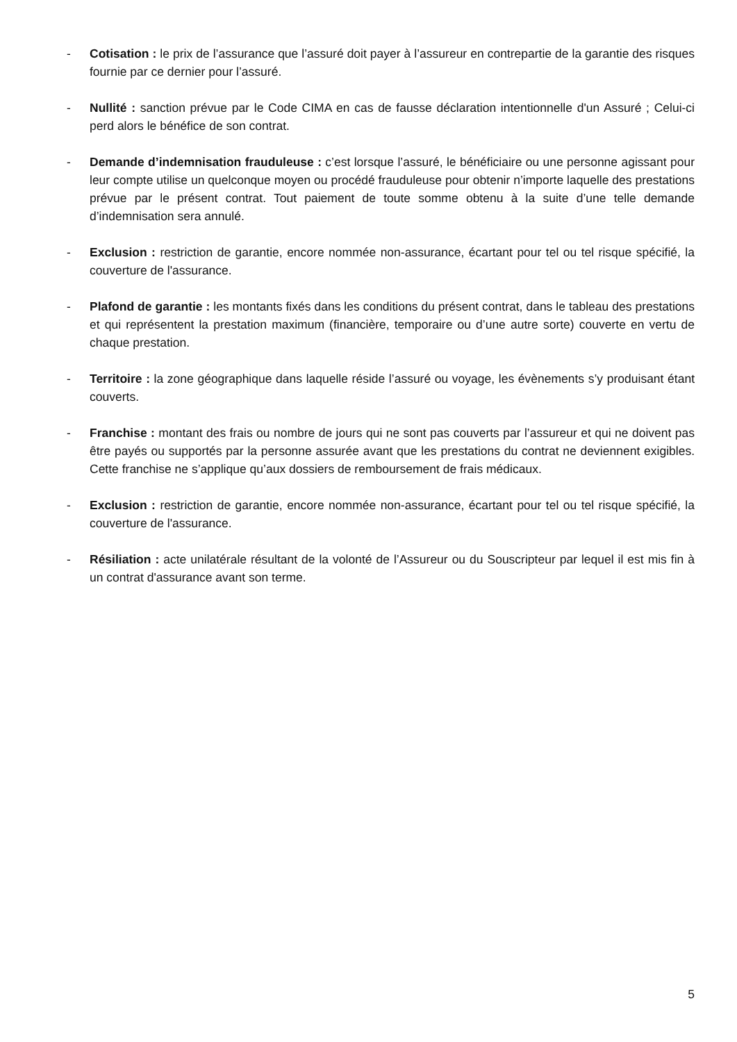- Cotisation : le prix de l’assurance que l’assuré doit payer à l’assureur en contrepartie de la garantie des risques fournie par ce dernier pour l’assuré.
- Nullité : sanction prévue par le Code CIMA en cas de fausse déclaration intentionnelle d'un Assuré ; Celui-ci perd alors le bénéfice de son contrat.
- Demande d’indemnisation frauduleuse : c’est lorsque l’assuré, le bénéficiaire ou une personne agissant pour leur compte utilise un quelconque moyen ou procédé frauduleuse pour obtenir n’importe laquelle des prestations prévue par le présent contrat. Tout paiement de toute somme obtenu à la suite d’une telle demande d’indemnisation sera annulé.
- Exclusion : restriction de garantie, encore nommée non-assurance, écartant pour tel ou tel risque spécifié, la couverture de l'assurance.
- Plafond de garantie : les montants fixés dans les conditions du présent contrat, dans le tableau des prestations et qui représentent la prestation maximum (financière, temporaire ou d’une autre sorte) couverte en vertu de chaque prestation.
- Territoire : la zone géographique dans laquelle réside l’assuré ou voyage, les évènements s’y produisant étant couverts.
- Franchise : montant des frais ou nombre de jours qui ne sont pas couverts par l’assureur et qui ne doivent pas être payés ou supportés par la personne assurée avant que les prestations du contrat ne deviennent exigibles. Cette franchise ne s’applique qu’aux dossiers de remboursement de frais médicaux.
- Exclusion : restriction de garantie, encore nommée non-assurance, écartant pour tel ou tel risque spécifié, la couverture de l'assurance.
- Résiliation : acte unilatérale résultant de la volonté de l’Assureur ou du Souscripteur par lequel il est mis fin à un contrat d'assurance avant son terme.
5